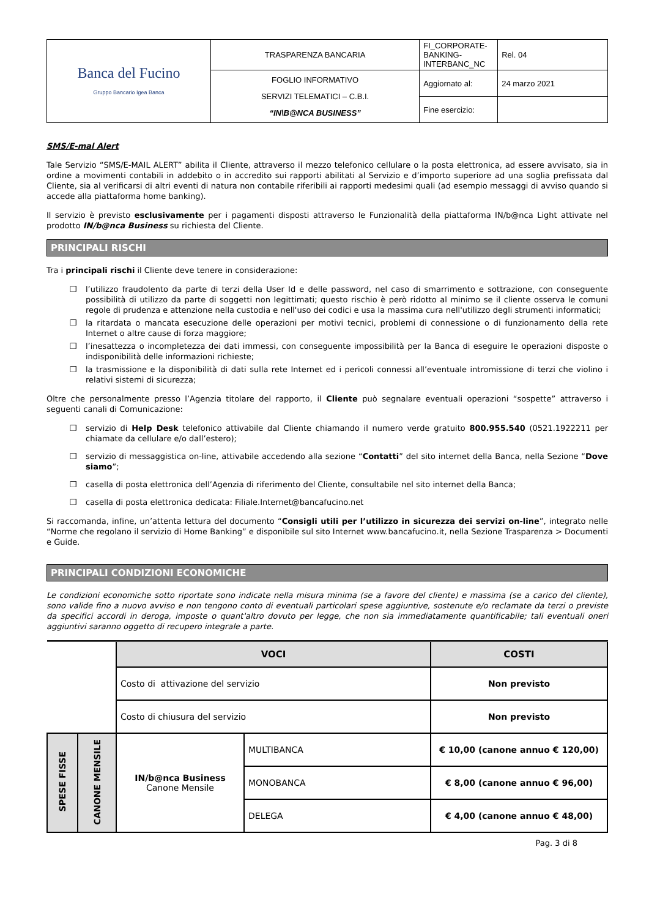| Banca del Fucino Gruppo Bancario Igea Banca | TRASPARENZA BANCARIA | FI_CORPORATE-BANKING-INTERBANC_NC | Rel. 04 |
| | FOGLIO INFORMATIVO SERVIZI TELEMATICI – C.B.I. “IN\B@NCA BUSINESS” | Aggiornato al: | 24 marzo 2021 |
| | | Fine esercizio: | |
SMS/E-mal Alert
Tale Servizio “SMS/E-MAIL ALERT” abilita il Cliente, attraverso il mezzo telefonico cellulare o la posta elettronica, ad essere avvisato, sia in ordine a movimenti contabili in addebito o in accredito sui rapporti abilitati al Servizio e d’importo superiore ad una soglia prefissata dal Cliente, sia al verificarsi di altri eventi di natura non contabile riferibili ai rapporti medesimi quali (ad esempio messaggi di avviso quando si accede alla piattaforma home banking).
Il servizio è previsto esclusivamente per i pagamenti disposti attraverso le Funzionalità della piattaforma IN/b@nca Light attivate nel prodotto IN/b@nca Business su richiesta del Cliente.
PRINCIPALI RISCHI
Tra i principali rischi il Cliente deve tenere in considerazione:
❒ l’utilizzo fraudolento da parte di terzi della User Id e delle password, nel caso di smarrimento e sottrazione, con conseguente possibilità di utilizzo da parte di soggetti non legittimati; questo rischio è però ridotto al minimo se il cliente osserva le comuni regole di prudenza e attenzione nella custodia e nell'uso dei codici e usa la massima cura nell'utilizzo degli strumenti informatici;
❒ la ritardata o mancata esecuzione delle operazioni per motivi tecnici, problemi di connessione o di funzionamento della rete Internet o altre cause di forza maggiore;
❒ l’inesattezza o incompletezza dei dati immessi, con conseguente impossibilità per la Banca di eseguire le operazioni disposte o indisponibilità delle informazioni richieste;
❒ la trasmissione e la disponibilità di dati sulla rete Internet ed i pericoli connessi all’eventuale intromissione di terzi che violino i relativi sistemi di sicurezza;
Oltre che personalmente presso l’Agenzia titolare del rapporto, il Cliente può segnalare eventuali operazioni “sospette” attraverso i seguenti canali di Comunicazione:
❒ servizio di Help Desk telefonico attivabile dal Cliente chiamando il numero verde gratuito 800.955.540 (0521.1922211 per chiamate da cellulare e/o dall’estero);
❒ servizio di messaggistica on-line, attivabile accedendo alla sezione “Contatti” del sito internet della Banca, nella Sezione “Dove siamo”;
❒ casella di posta elettronica dell’Agenzia di riferimento del Cliente, consultabile nel sito internet della Banca;
❒ casella di posta elettronica dedicata: Filiale.Internet@bancafucino.net
Si raccomanda, infine, un’attenta lettura del documento “Consigli utili per l’utilizzo in sicurezza dei servizi on-line”, integrato nelle “Norme che regolano il servizio di Home Banking” e disponibile sul sito Internet www.bancafucino.it, nella Sezione Trasparenza > Documenti e Guide.
PRINCIPALI CONDIZIONI ECONOMICHE
Le condizioni economiche sotto riportate sono indicate nella misura minima (se a favore del cliente) e massima (se a carico del cliente), sono valide fino a nuovo avviso e non tengono conto di eventuali particolari spese aggiuntive, sostenute e/o reclamate da terzi o previste da specifici accordi in deroga, imposte o quant'altro dovuto per legge, che non sia immediatamente quantificabile; tali eventuali oneri aggiuntivi saranno oggetto di recupero integrale a parte.
| | | VOCI | | COSTI |
| | | Costo di attivazione del servizio | | Non previsto |
| | | Costo di chiusura del servizio | | Non previsto |
| SPESE FISSE | CANONE MENSILE | IN/b@nca Business Canone Mensile | MULTIBANCA | € 10,00 (canone annuo € 120,00) |
| | | | MONOBANCA | € 8,00 (canone annuo € 96,00) |
| | | | DELEGA | € 4,00 (canone annuo € 48,00) |
Pag. 3 di 8